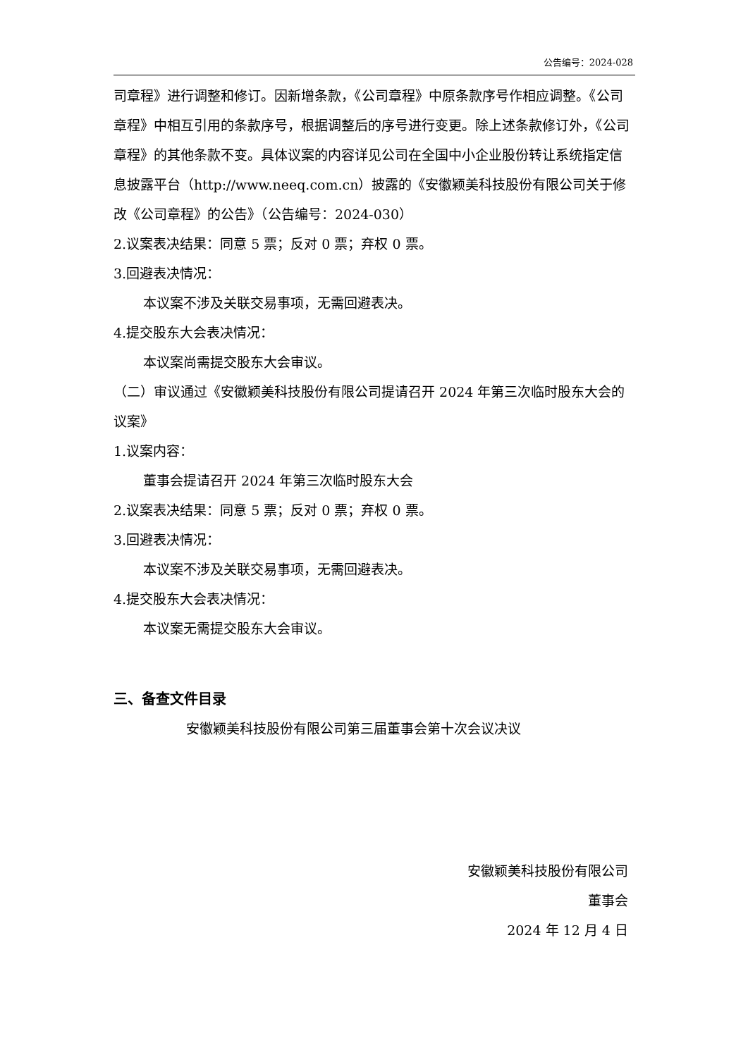公告编号：2024-028
司章程》进行调整和修订。因新增条款，《公司章程》中原条款序号作相应调整。《公司章程》中相互引用的条款序号，根据调整后的序号进行变更。除上述条款修订外，《公司章程》的其他条款不变。具体议案的内容详见公司在全国中小企业股份转让系统指定信息披露平台（http://www.neeq.com.cn）披露的《安徽颖美科技股份有限公司关于修改《公司章程》的公告》（公告编号：2024-030）
2.议案表决结果：同意 5 票；反对 0 票；弃权 0 票。
3.回避表决情况：
本议案不涉及关联交易事项，无需回避表决。
4.提交股东大会表决情况：
本议案尚需提交股东大会审议。
（二）审议通过《安徽颖美科技股份有限公司提请召开 2024 年第三次临时股东大会的议案》
1.议案内容：
董事会提请召开 2024 年第三次临时股东大会
2.议案表决结果：同意 5 票；反对 0 票；弃权 0 票。
3.回避表决情况：
本议案不涉及关联交易事项，无需回避表决。
4.提交股东大会表决情况：
本议案无需提交股东大会审议。
三、备查文件目录
安徽颖美科技股份有限公司第三届董事会第十次会议决议
安徽颖美科技股份有限公司
董事会
2024 年 12 月 4 日